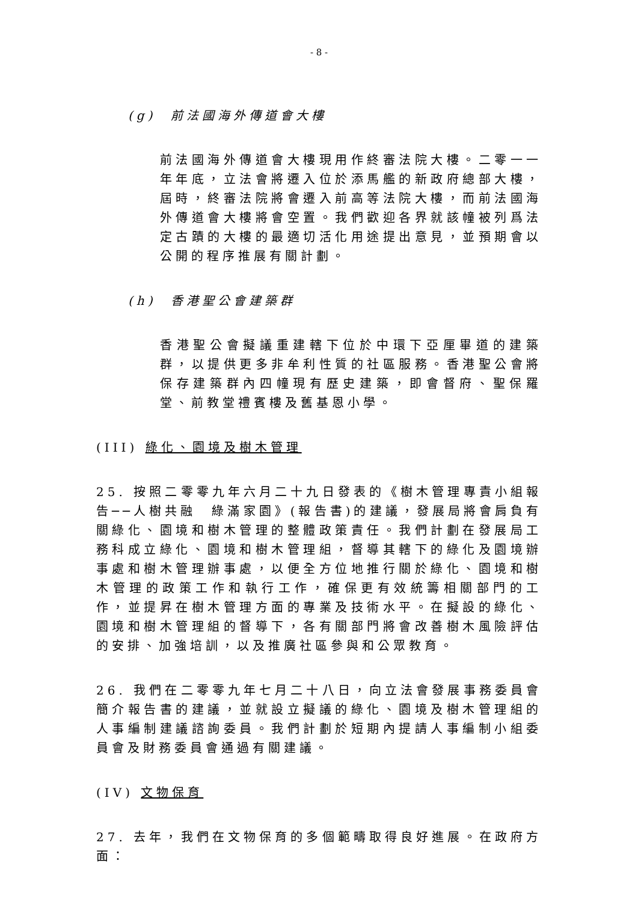- 8 -
(g) 前法國海外傳道會大樓
前法國海外傳道會大樓現用作終審法院大樓。二零一一年年底，立法會將遷入位於添馬艦的新政府總部大樓，屆時，終審法院將會遷入前高等法院大樓，而前法國海外傳道會大樓將會空置。我們歡迎各界就該幢被列爲法定古蹟的大樓的最適切活化用途提出意見，並預期會以公開的程序推展有關計劃。
(h) 香港聖公會建築群
香港聖公會擬議重建轄下位於中環下亞厘畢道的建築群，以提供更多非牟利性質的社區服務。香港聖公會將保存建築群內四幢現有歷史建築，即會督府、聖保羅堂、前教堂禮賓樓及舊基恩小學。
(III) 綠化、園境及樹木管理
25. 按照二零零九年六月二十九日發表的《樹木管理專責小組報告──人樹共融　綠滿家園》(報告書)的建議，發展局將會肩負有關綠化、園境和樹木管理的整體政策責任。我們計劃在發展局工務科成立綠化、園境和樹木管理組，督導其轄下的綠化及園境辦事處和樹木管理辦事處，以便全方位地推行關於綠化、園境和樹木管理的政策工作和執行工作，確保更有效統籌相關部門的工作，並提昇在樹木管理方面的專業及技術水平。在擬設的綠化、園境和樹木管理組的督導下，各有關部門將會改善樹木風險評估的安排、加強培訓，以及推廣社區參與和公眾教育。
26. 我們在二零零九年七月二十八日，向立法會發展事務委員會簡介報告書的建議，並就設立擬議的綠化、園境及樹木管理組的人事編制建議諮詢委員。我們計劃於短期內提請人事編制小組委員會及財務委員會通過有關建議。
(IV) 文物保育
27. 去年，我們在文物保育的多個範疇取得良好進展。在政府方面：